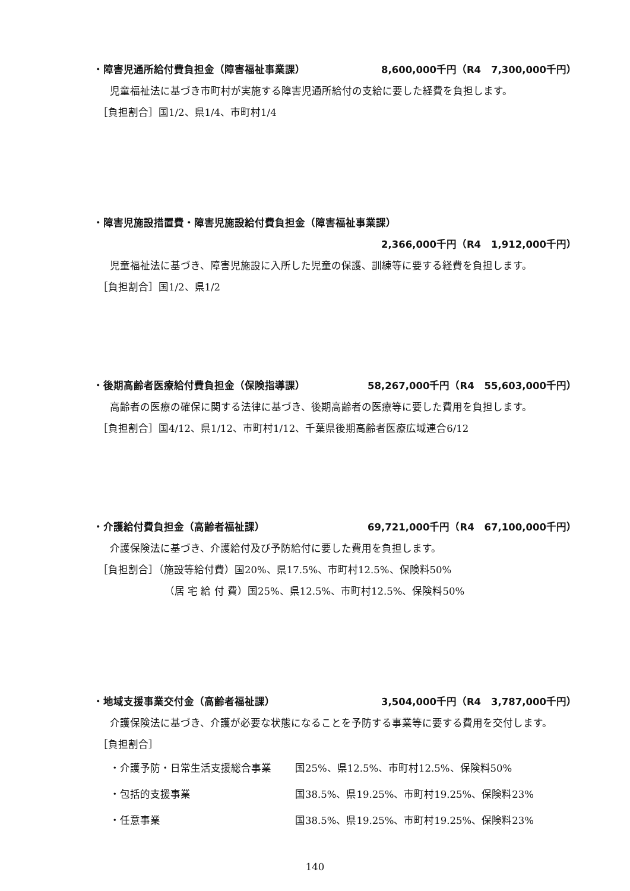・障害児通所給付費負担金（障害福祉事業課） 8,600,000千円（R4　7,300,000千円）
児童福祉法に基づき市町村が実施する障害児通所給付の支給に要した経費を負担します。
［負担割合］国1/2、県1/4、市町村1/4
・障害児施設措置費・障害児施設給付費負担金（障害福祉事業課）
2,366,000千円（R4　1,912,000千円）
児童福祉法に基づき、障害児施設に入所した児童の保護、訓練等に要する経費を負担します。
［負担割合］国1/2、県1/2
・後期高齢者医療給付費負担金（保険指導課） 58,267,000千円（R4　55,603,000千円）
高齢者の医療の確保に関する法律に基づき、後期高齢者の医療等に要した費用を負担します。
［負担割合］国4/12、県1/12、市町村1/12、千葉県後期高齢者医療広域連合6/12
・介護給付費負担金（高齢者福祉課） 69,721,000千円（R4　67,100,000千円）
介護保険法に基づき、介護給付及び予防給付に要した費用を負担します。
［負担割合］（施設等給付費）国20%、県17.5%、市町村12.5%、保険料50%
（居 宅 給 付 費）国25%、県12.5%、市町村12.5%、保険料50%
・地域支援事業交付金（高齢者福祉課） 3,504,000千円（R4　3,787,000千円）
介護保険法に基づき、介護が必要な状態になることを予防する事業等に要する費用を交付します。
［負担割合］
・介護予防・日常生活支援総合事業 国25%、県12.5%、市町村12.5%、保険料50%
・包括的支援事業 国38.5%、県19.25%、市町村19.25%、保険料23%
・任意事業 国38.5%、県19.25%、市町村19.25%、保険料23%
140